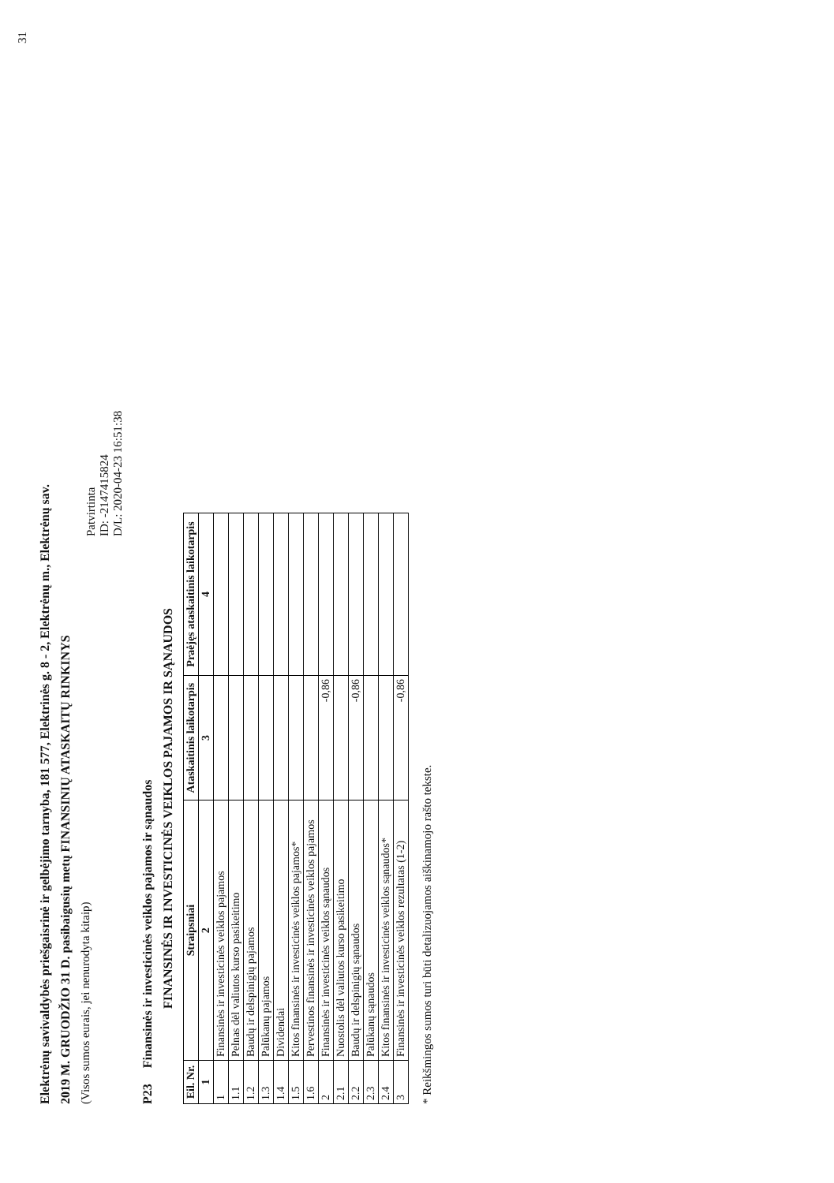31
Elektrėnų savivaldybės priešgaisrinė ir gelbėjimo tarnyba, 181 577, Elektrinės g. 8 - 2, Elektrėnų m., Elektrėnų sav.
2019 M. GRUODŽIO 31 D. pasibaigusių metų FINANSINIŲ ATASKAITŲ RINKINYS
(Visos sumos eurais, jei nenurodyta kitaip)
Patvirtinta
ID: -2147415824
D/L: 2020-04-23 16:51:38
P23 Finansinės ir investicinės veiklos pajamos ir sąnaudos
FINANSINĖS IR INVESTICINĖS VEIKLOS PAJAMOS IR SĄNAUDOS
| Eil. Nr. | Straipsniai | Ataskaitinis laikotarpis | Praėjęs ataskaitinis laikotarpis |
| --- | --- | --- | --- |
| 1 | 2 | 3 | 4 |
| 1 | Finansinės ir investicinės veiklos pajamos | | |
| 1.1 | Pelnas dėl valiutos kurso pasikeitimo | | |
| 1.2 | Baudų ir delspinigių pajamos | | |
| 1.3 | Palūkanų pajamos | | |
| 1.4 | Dividendai | | |
| 1.5 | Kitos finansinės ir investicinės veiklos pajamos* | | |
| 1.6 | Pervestinos finansinės ir investicinės veiklos pajamos | | |
| 2 | Finansinės ir investicinės veiklos sąnaudos | -0,86 | |
| 2.1 | Nuostolis dėl valiutos kurso pasikeitimo | | |
| 2.2 | Baudų ir delspinigių sąnaudos | -0,86 | |
| 2.3 | Palūkanų sąnaudos | | |
| 2.4 | Kitos finansinės ir investicinės veiklos sąnaudos* | | |
| 3 | Finansinės ir investicinės veiklos rezultatas (1-2) | -0,86 | |
* Reikšmingos sumos turi būti detalizuojamos aiškinamojo rašto tekste.